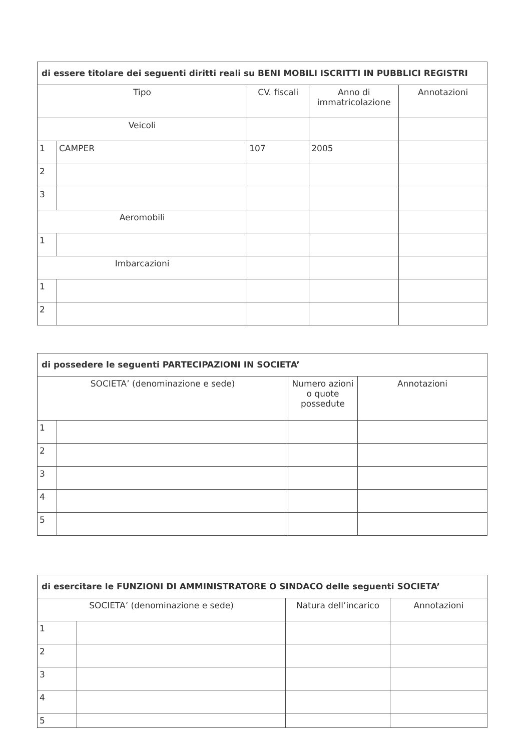| di essere titolare dei seguenti diritti reali su BENI MOBILI ISCRITTI IN PUBBLICI REGISTRI | | | | |
| --- | --- | --- | --- | --- |
| Tipo | | CV. fiscali | Anno di immatricolazione | Annotazioni |
| Veicoli | | | | |
| 1 | CAMPER | 107 | 2005 | |
| 2 | | | | |
| 3 | | | | |
| Aeromobili | | | | |
| 1 | | | | |
| Imbarcazioni | | | | |
| 1 | | | | |
| 2 | | | | |
| di possedere le seguenti PARTECIPAZIONI IN SOCIETA’ | | | |
| --- | --- | --- | --- |
| SOCIETA’ (denominazione e sede) | | Numero azioni o quote possedute | Annotazioni |
| 1 | | | |
| 2 | | | |
| 3 | | | |
| 4 | | | |
| 5 | | | |
| di esercitare le FUNZIONI DI AMMINISTRATORE O SINDACO delle seguenti SOCIETA’ | | | |
| --- | --- | --- | --- |
| SOCIETA’ (denominazione e sede) | | Natura dell’incarico | Annotazioni |
| 1 | | | |
| 2 | | | |
| 3 | | | |
| 4 | | | |
| 5 | | | |